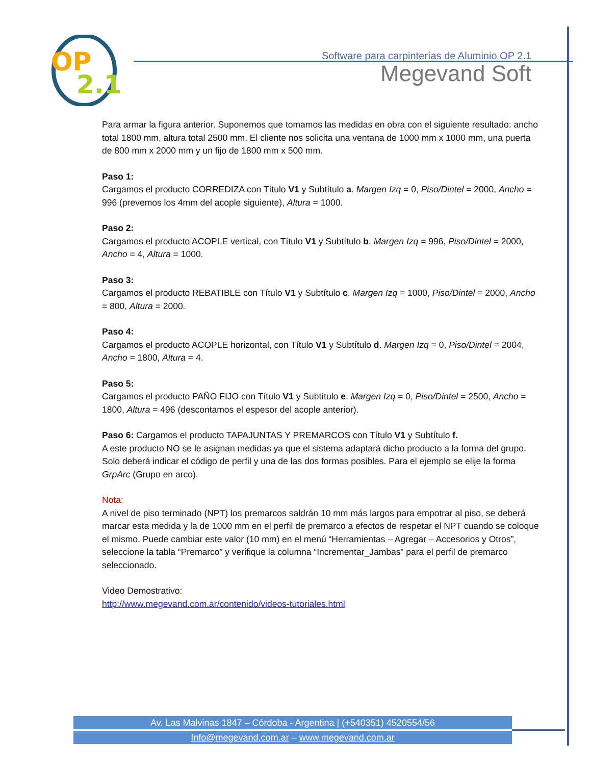OP
2.1
Software para carpinterías de Aluminio OP 2.1
Megevand Soft
Para armar la figura anterior. Suponemos que tomamos las medidas en obra con el siguiente resultado: ancho total 1800 mm, altura total 2500 mm. El cliente nos solicita una ventana de 1000 mm x 1000 mm, una puerta de 800 mm x 2000 mm y un fijo de 1800 mm x 500 mm.
Paso 1:
Cargamos el producto CORREDIZA con Título V1 y Subtítulo a. Margen Izq = 0, Piso/Dintel = 2000, Ancho = 996 (prevemos los 4mm del acople siguiente), Altura = 1000.
Paso 2:
Cargamos el producto ACOPLE vertical, con Título V1 y Subtítulo b. Margen Izq = 996, Piso/Dintel = 2000, Ancho = 4, Altura = 1000.
Paso 3:
Cargamos el producto REBATIBLE con Título V1 y Subtítulo c. Margen Izq = 1000, Piso/Dintel = 2000, Ancho = 800, Altura = 2000.
Paso 4:
Cargamos el producto ACOPLE horizontal, con Título V1 y Subtítulo d. Margen Izq = 0, Piso/Dintel = 2004, Ancho = 1800, Altura = 4.
Paso 5:
Cargamos el producto PAÑO FIJO con Título V1 y Subtítulo e. Margen Izq = 0, Piso/Dintel = 2500, Ancho = 1800, Altura = 496 (descontamos el espesor del acople anterior).
Paso 6: Cargamos el producto TAPAJUNTAS Y PREMARCOS con Título V1 y Subtítulo f.
A este producto NO se le asignan medidas ya que el sistema adaptará dicho producto a la forma del grupo. Solo deberá indicar el código de perfil y una de las dos formas posibles. Para el ejemplo se elije la forma GrpArc (Grupo en arco).
Nota:
A nivel de piso terminado (NPT) los premarcos saldrán 10 mm más largos para empotrar al piso, se deberá marcar esta medida y la de 1000 mm en el perfil de premarco a efectos de respetar el NPT cuando se coloque el mismo. Puede cambiar este valor (10 mm) en el menú “Herramientas – Agregar – Accesorios y Otros”, seleccione la tabla “Premarco” y verifique la columna “Incrementar_Jambas” para el perfil de premarco seleccionado.
Video Demostrativo:
http://www.megevand.com.ar/contenido/videos-tutoriales.html
Av. Las Malvinas 1847 – Córdoba - Argentina | (+540351) 4520554/56
Info@megevand.com.ar – www.megevand.com.ar